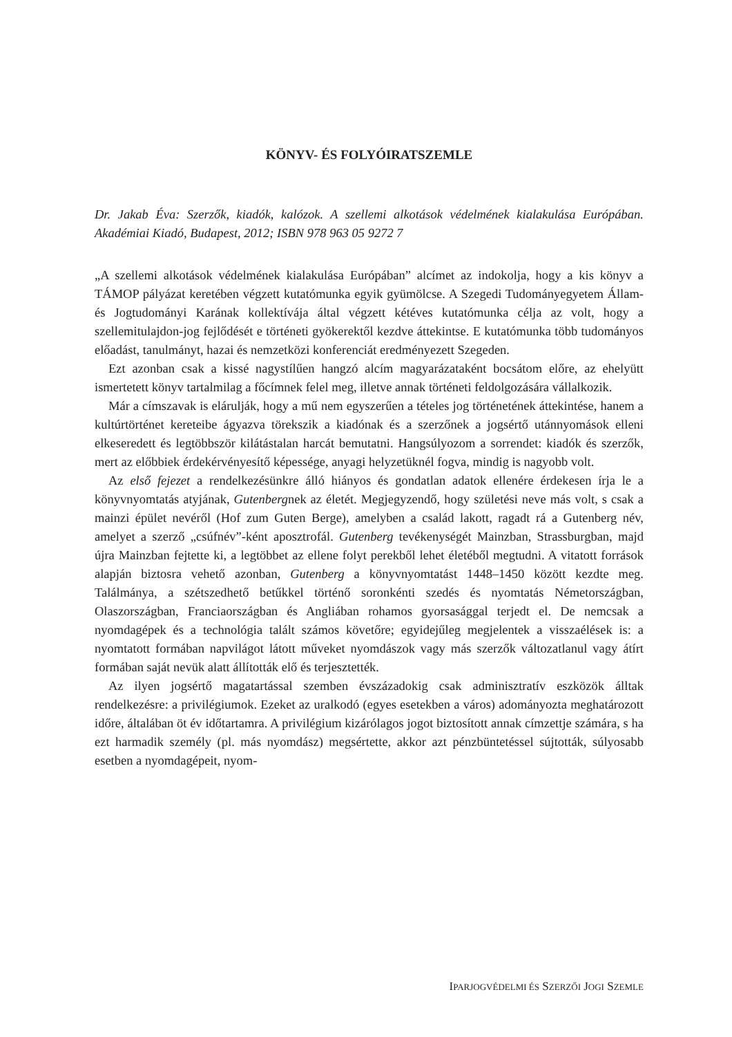KÖNYV- ÉS FOLYÓIRATSZEMLE
Dr. Jakab Éva: Szerzők, kiadók, kalózok. A szellemi alkotások védelmének kialakulása Európában. Akadémiai Kiadó, Budapest, 2012; ISBN 978 963 05 9272 7
„A szellemi alkotások védelmének kialakulása Európában” alcímet az indokolja, hogy a kis könyv a TÁMOP pályázat keretében végzett kutatómunka egyik gyümölcse. A Szegedi Tudományegyetem Állam- és Jogtudományi Karának kollektívája által végzett kétéves kutatómunka célja az volt, hogy a szellemitulajdon-jog fejlődését e történeti gyökerektől kezdve áttekintse. E kutatómunka több tudományos előadást, tanulmányt, hazai és nemzetközi konferenciát eredményezett Szegeden.
Ezt azonban csak a kissé nagystílűen hangzó alcím magyarázataként bocsátom előre, az ehelyütt ismertetett könyv tartalmilag a főcímnek felel meg, illetve annak történeti feldolgozására vállalkozik.
Már a címszavak is elárulják, hogy a mű nem egyszerűen a tételes jog történetének áttekintése, hanem a kultúrtörténet kereteibe ágyazva törekszik a kiadónak és a szerzőnek a jogsértő utánnyomások elleni elkeseredett és legtöbbször kilátástalan harcát bemutatni. Hangsúlyozom a sorrendet: kiadók és szerzők, mert az előbbiek érdekérvényesítő képessége, anyagi helyzetüknél fogva, mindig is nagyobb volt.
Az első fejezet a rendelkezésünkre álló hiányos és gondatlan adatok ellenére érdekesen írja le a könyvnyomtatás atyjának, Gutenbergnek az életét. Megjegyzendő, hogy születési neve más volt, s csak a mainzi épület nevéről (Hof zum Guten Berge), amelyben a család lakott, ragadt rá a Gutenberg név, amelyet a szerző „csúfnév”-ként aposztrofál. Gutenberg tevékenységét Mainzban, Strassburgban, majd újra Mainzban fejtette ki, a legtöbbet az ellene folyt perekből lehet életéből megtudni. A vitatott források alapján biztosra vehető azonban, Gutenberg a könyvnyomtatást 1448–1450 között kezdte meg. Találmánya, a szétszedhető betűkkel történő soronkénti szedés és nyomtatás Németországban, Olaszországban, Franciaországban és Angliában rohamos gyorsasággal terjedt el. De nemcsak a nyomdagépek és a technológia talált számos követőre; egyidejűleg megjelentek a visszaélések is: a nyomtatott formában napvilágot látott műveket nyomdászok vagy más szerzők változatlanul vagy átírt formában saját nevük alatt állították elő és terjesztették.
Az ilyen jogsértő magatartással szemben évszázadokig csak adminisztratív eszközök álltak rendelkezésre: a privilégiumok. Ezeket az uralkodó (egyes esetekben a város) adományozta meghatározott időre, általában öt év időtartamra. A privilégium kizárólagos jogot biztosított annak címzettje számára, s ha ezt harmadik személy (pl. más nyomdász) megsértette, akkor azt pénzbüntetéssel sújtották, súlyosabb esetben a nyomdagépeit, nyom-
IPARJOGVÉDELMI ÉS SZERZŐI JOGI SZEMLE